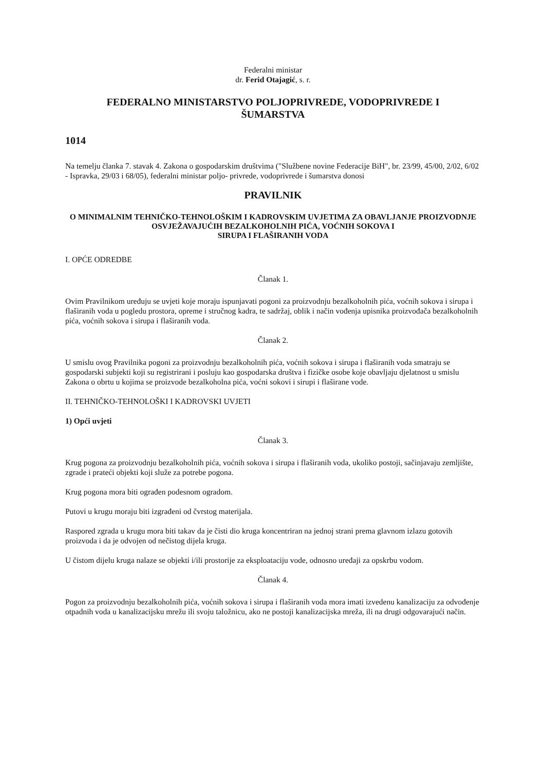Federalni ministar
dr. Ferid Otajagić, s. r.
FEDERALNO MINISTARSTVO POLJOPRIVREDE, VODOPRIVREDE I
ŠUMARSTVA
1014
Na temelju članka 7. stavak 4. Zakona o gospodarskim društvima ("Službene novine Federacije BiH", br. 23/99, 45/00, 2/02, 6/02 - Ispravka, 29/03 i 68/05), federalni ministar poljo- privrede, vodoprivrede i šumarstva donosi
PRAVILNIK
O MINIMALNIM TEHNIČKO-TEHNOLOŠKIM I KADROVSKIM UVJETIMA ZA OBAVLJANJE PROIZVODNJE OSVJEŽAVAJUĆIH BEZALKOHOLNIH PIĆA, VOĆNIH SOKOVA I
SIRUPA I FLAŠIRANIH VODA
I. OPĆE ODREDBE
Članak 1.
Ovim Pravilnikom uređuju se uvjeti koje moraju ispunjavati pogoni za proizvodnju bezalkoholnih pića, voćnih sokova i sirupa i flaširanih voda u pogledu prostora, opreme i stručnog kadra, te sadržaj, oblik i način vođenja upisnika proizvođača bezalkoholnih pića, voćnih sokova i sirupa i flaširanih voda.
Članak 2.
U smislu ovog Pravilnika pogoni za proizvodnju bezalkoholnih pića, voćnih sokova i sirupa i flaširanih voda smatraju se gospodarski subjekti koji su registrirani i posluju kao gospodarska društva i fizičke osobe koje obavljaju djelatnost u smislu Zakona o obrtu u kojima se proizvode bezalkoholna pića, voćni sokovi i sirupi i flaširane vode.
II. TEHNIČKO-TEHNOLOŠKI I KADROVSKI UVJETI
1) Opći uvjeti
Članak 3.
Krug pogona za proizvodnju bezalkoholnih pića, voćnih sokova i sirupa i flaširanih voda, ukoliko postoji, sačinjavaju zemljište, zgrade i prateći objekti koji služe za potrebe pogona.
Krug pogona mora biti ograđen podesnom ogradom.
Putovi u krugu moraju biti izgrađeni od čvrstog materijala.
Raspored zgrada u krugu mora biti takav da je čisti dio kruga koncentriran na jednoj strani prema glavnom izlazu gotovih proizvoda i da je odvojen od nečistog dijela kruga.
U čistom dijelu kruga nalaze se objekti i/ili prostorije za eksploataciju vode, odnosno uređaji za opskrbu vodom.
Članak 4.
Pogon za proizvodnju bezalkoholnih pića, voćnih sokova i sirupa i flaširanih voda mora imati izvedenu kanalizaciju za odvođenje otpadnih voda u kanalizacijsku mrežu ili svoju taložnicu, ako ne postoji kanalizacijska mreža, ili na drugi odgovarajući način.